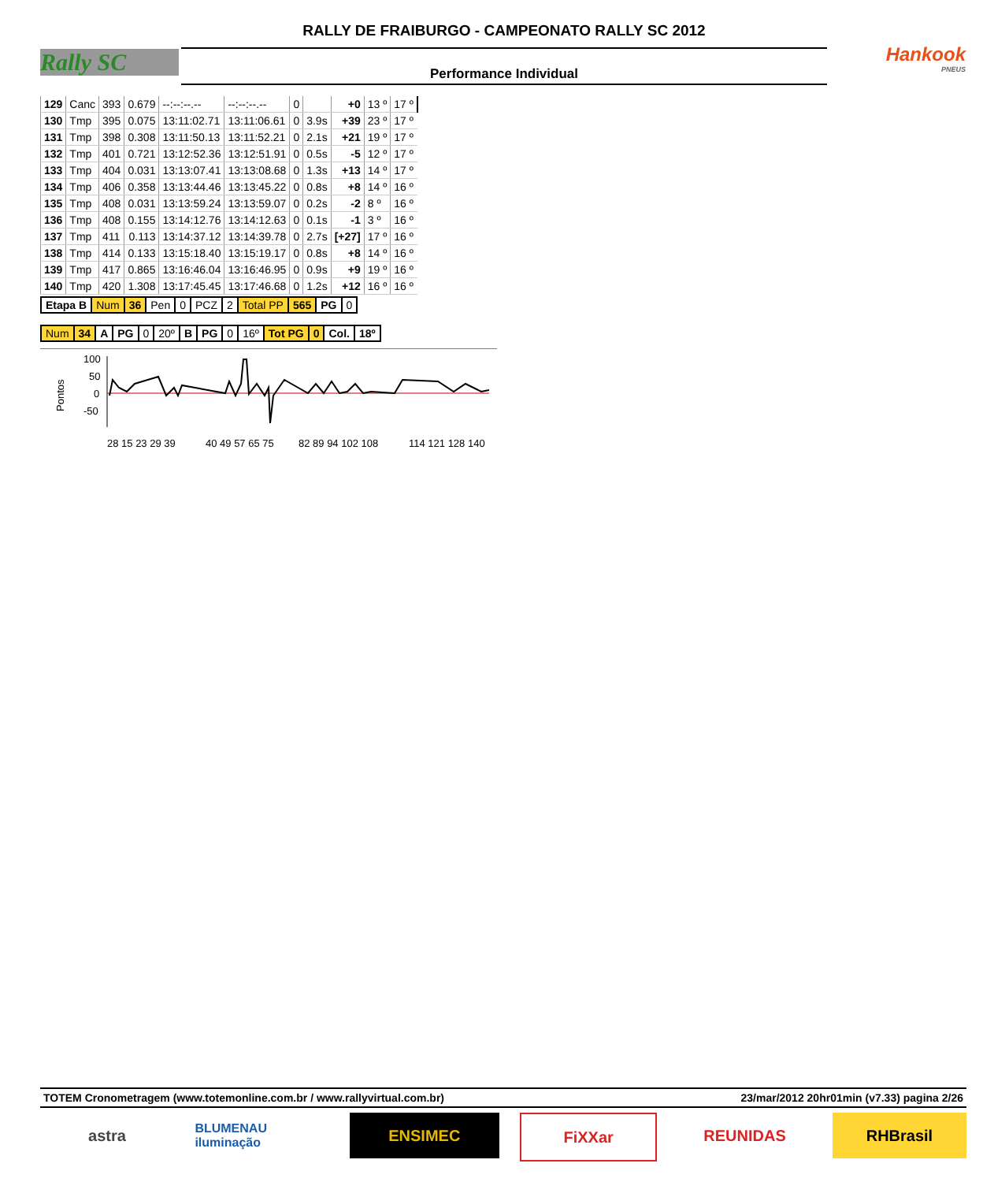Rally SC
RALLY DE FRAIBURGO - CAMPEONATO RALLY SC 2012
Performance Individual
Hankook
PNEUS
| 129 | Canc | 393 | 0.679 | --:--:--.-- | --:--:--.-- | 0 | | +0 | 13 º | 17 º |
| 130 | Tmp | 395 | 0.075 | 13:11:02.71 | 13:11:06.61 | 0 | 3.9s | +39 | 23 º | 17 º |
| 131 | Tmp | 398 | 0.308 | 13:11:50.13 | 13:11:52.21 | 0 | 2.1s | +21 | 19 º | 17 º |
| 132 | Tmp | 401 | 0.721 | 13:12:52.36 | 13:12:51.91 | 0 | 0.5s | -5 | 12 º | 17 º |
| 133 | Tmp | 404 | 0.031 | 13:13:07.41 | 13:13:08.68 | 0 | 1.3s | +13 | 14 º | 17 º |
| 134 | Tmp | 406 | 0.358 | 13:13:44.46 | 13:13:45.22 | 0 | 0.8s | +8 | 14 º | 16 º |
| 135 | Tmp | 408 | 0.031 | 13:13:59.24 | 13:13:59.07 | 0 | 0.2s | -2 | 8 º | 16 º |
| 136 | Tmp | 408 | 0.155 | 13:14:12.76 | 13:14:12.63 | 0 | 0.1s | -1 | 3 º | 16 º |
| 137 | Tmp | 411 | 0.113 | 13:14:37.12 | 13:14:39.78 | 0 | 2.7s | [+27] | 17 º | 16 º |
| 138 | Tmp | 414 | 0.133 | 13:15:18.40 | 13:15:19.17 | 0 | 0.8s | +8 | 14 º | 16 º |
| 139 | Tmp | 417 | 0.865 | 13:16:46.04 | 13:16:46.95 | 0 | 0.9s | +9 | 19 º | 16 º |
| 140 | Tmp | 420 | 1.308 | 13:17:45.45 | 13:17:46.68 | 0 | 1.2s | +12 | 16 º | 16 º |
| Etapa B | Num | 36 | Pen | 0 | PCZ | 2 | Total PP | 565 | PG | 0 |
| Num | 34 | A | PG | 0 | 20º | B | PG | 0 | 16º | Tot PG | 0 | Col. | 18º |
Pontos
100
50
0
-50
28 15 23 29 39
40 49 57 65 75
82 89 94 102 108
114 121 128 140
TOTEM Cronometragem (www.totemonline.com.br / www.rallyvirtual.com.br) 23/mar/2012 20hr01min (v7.33) pagina 2/26
astra
BLUMENAU iluminação
ENSIMEC FiXXar REUNIDAS RHBrasil